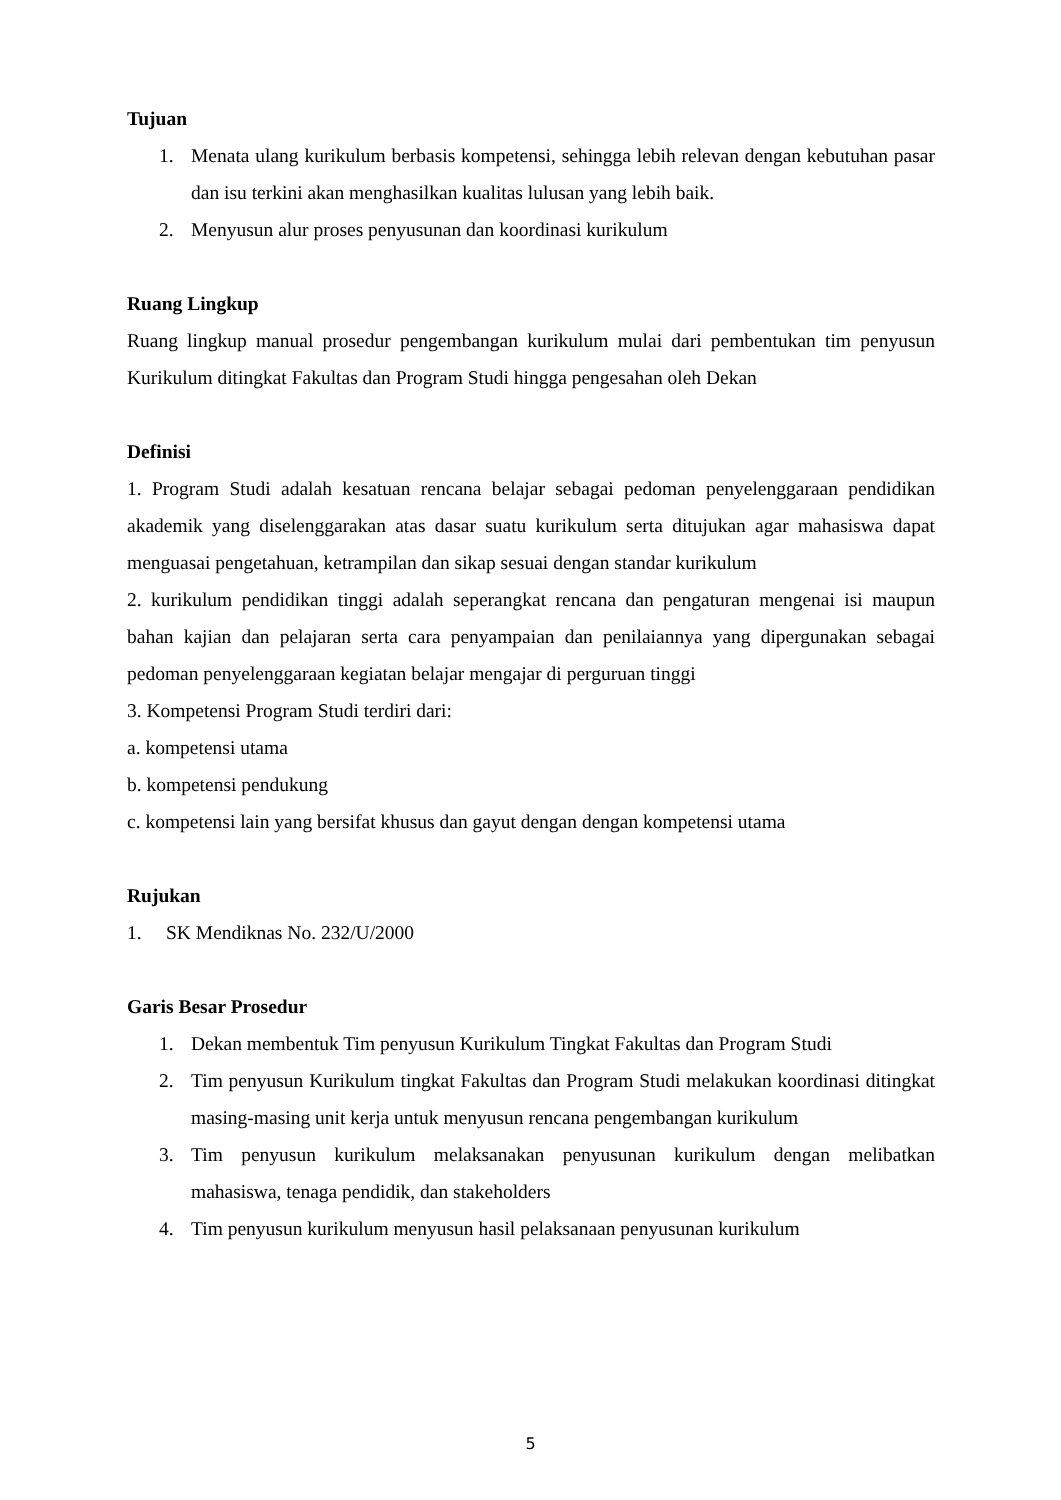Tujuan
1. Menata ulang kurikulum berbasis kompetensi, sehingga lebih relevan dengan kebutuhan pasar dan isu terkini akan menghasilkan kualitas lulusan yang lebih baik.
2. Menyusun alur proses penyusunan dan koordinasi kurikulum
Ruang Lingkup
Ruang lingkup manual prosedur pengembangan kurikulum mulai dari pembentukan tim penyusun Kurikulum ditingkat Fakultas dan Program Studi hingga pengesahan oleh Dekan
Definisi
1. Program Studi adalah kesatuan rencana belajar sebagai pedoman penyelenggaraan pendidikan akademik yang diselenggarakan atas dasar suatu kurikulum serta ditujukan agar mahasiswa dapat menguasai pengetahuan, ketrampilan dan sikap sesuai dengan standar kurikulum
2. kurikulum pendidikan tinggi adalah seperangkat rencana dan pengaturan mengenai isi maupun bahan kajian dan pelajaran serta cara penyampaian dan penilaiannya yang dipergunakan sebagai pedoman penyelenggaraan kegiatan belajar mengajar di perguruan tinggi
3. Kompetensi Program Studi terdiri dari:
a. kompetensi utama
b. kompetensi pendukung
c. kompetensi lain yang bersifat khusus dan gayut dengan dengan kompetensi utama
Rujukan
1. SK Mendiknas No. 232/U/2000
Garis Besar Prosedur
1. Dekan membentuk Tim penyusun Kurikulum Tingkat Fakultas dan Program Studi
2. Tim penyusun Kurikulum tingkat Fakultas dan Program Studi melakukan koordinasi ditingkat masing-masing unit kerja untuk menyusun rencana pengembangan kurikulum
3. Tim penyusun kurikulum melaksanakan penyusunan kurikulum dengan melibatkan mahasiswa, tenaga pendidik, dan stakeholders
4. Tim penyusun kurikulum menyusun hasil pelaksanaan penyusunan kurikulum
5